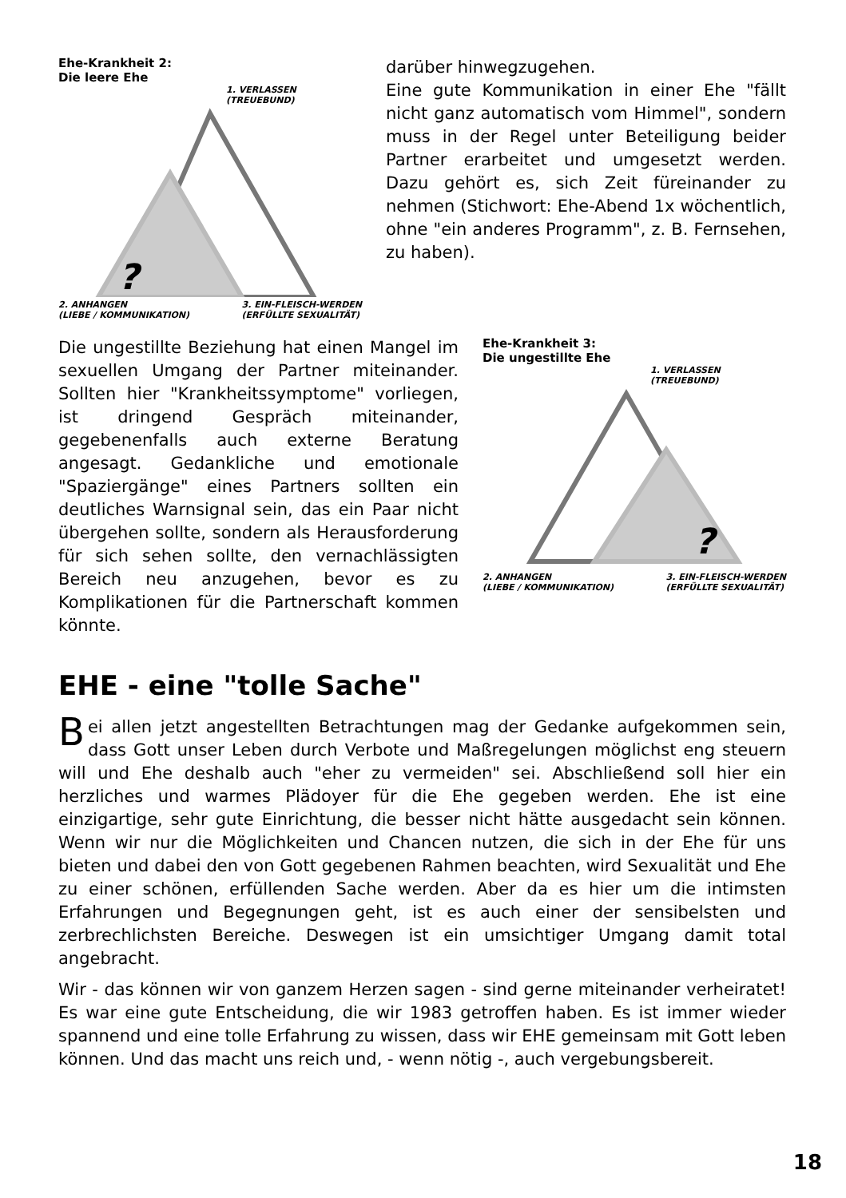Ehe-Krankheit 2:
Die leere Ehe
1. VERLASSEN
(TREUEBUND)
?
2. ANHANGEN
(LIEBE / KOMMUNIKATION) 3. EIN-FLEISCH-WERDEN
(ERFÜLLTE SEXUALITÄT)
darüber hinwegzugehen.
Eine gute Kommunikation in einer Ehe "fällt nicht ganz automatisch vom Himmel", sondern muss in der Regel unter Beteiligung beider Partner erarbeitet und umgesetzt werden. Dazu gehört es, sich Zeit füreinander zu nehmen (Stichwort: Ehe-Abend 1x wöchentlich, ohne "ein anderes Programm", z. B. Fernsehen, zu haben).
Die ungestillte Beziehung hat einen Mangel im sexuellen Umgang der Partner miteinander. Sollten hier "Krankheitssymptome" vorliegen, ist dringend Gespräch miteinander, gegebenenfalls auch externe Beratung angesagt. Gedankliche und emotionale "Spaziergänge" eines Partners sollten ein deutliches Warnsignal sein, das ein Paar nicht übergehen sollte, sondern als Herausforderung für sich sehen sollte, den vernachlässigten Bereich neu anzugehen, bevor es zu Komplikationen für die Partnerschaft kommen könnte.
Ehe-Krankheit 3:
Die ungestillte Ehe
1. VERLASSEN
(TREUEBUND)
?
2. ANHANGEN
(LIEBE / KOMMUNIKATION) 3. EIN-FLEISCH-WERDEN
(ERFÜLLTE SEXUALITÄT)
EHE - eine "tolle Sache"
Bei allen jetzt angestellten Betrachtungen mag der Gedanke aufgekommen sein, dass Gott unser Leben durch Verbote und Maßregelungen möglichst eng steuern will und Ehe deshalb auch "eher zu vermeiden" sei. Abschließend soll hier ein herzliches und warmes Plädoyer für die Ehe gegeben werden. Ehe ist eine einzigartige, sehr gute Einrichtung, die besser nicht hätte ausgedacht sein können. Wenn wir nur die Möglichkeiten und Chancen nutzen, die sich in der Ehe für uns bieten und dabei den von Gott gegebenen Rahmen beachten, wird Sexualität und Ehe zu einer schönen, erfüllenden Sache werden. Aber da es hier um die intimsten Erfahrungen und Begegnungen geht, ist es auch einer der sensibelsten und zerbrechlichsten Bereiche. Deswegen ist ein umsichtiger Umgang damit total angebracht.
Wir - das können wir von ganzem Herzen sagen - sind gerne miteinander verheiratet! Es war eine gute Entscheidung, die wir 1983 getroffen haben. Es ist immer wieder spannend und eine tolle Erfahrung zu wissen, dass wir EHE gemeinsam mit Gott leben können. Und das macht uns reich und, - wenn nötig -, auch vergebungsbereit.
18